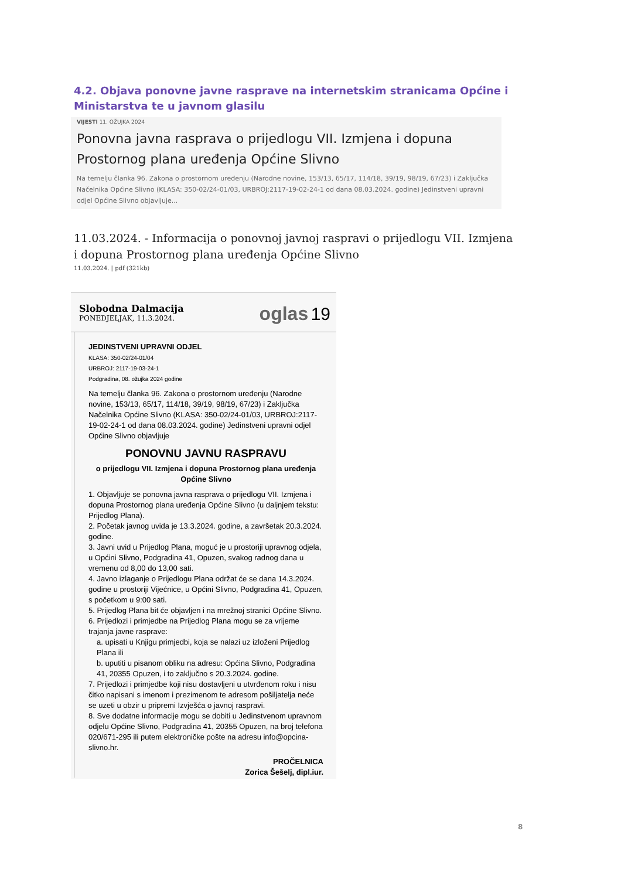4.2. Objava ponovne javne rasprave na internetskim stranicama Općine i Ministarstva te u javnom glasilu
VIJESTI 11. OŽUJKA 2024
Ponovna javna rasprava o prijedlogu VII. Izmjena i dopuna Prostornog plana uređenja Općine Slivno
Na temelju članka 96. Zakona o prostornom uređenju (Narodne novine, 153/13, 65/17, 114/18, 39/19, 98/19, 67/23) i Zaključka Načelnika Općine Slivno (KLASA: 350-02/24-01/03, URBROJ:2117-19-02-24-1 od dana 08.03.2024. godine) Jedinstveni upravni odjel Općine Slivno objavljuje...
11.03.2024. - Informacija o ponovnoj javnoj raspravi o prijedlogu VII. Izmjena i dopuna Prostornog plana uređenja Općine Slivno
11.03.2024. | pdf (321kb)
Slobodna Dalmacija
PONEDJELJAK, 11.3.2024.
oglas 19
JEDINSTVENI UPRAVNI ODJEL
KLASA: 350-02/24-01/04
URBROJ: 2117-19-03-24-1
Podgradina, 08. ožujka 2024 godine
Na temelju članka 96. Zakona o prostornom uređenju (Narodne novine, 153/13, 65/17, 114/18, 39/19, 98/19, 67/23) i Zaključka Načelnika Općine Slivno (KLASA: 350-02/24-01/03, URBROJ:2117-19-02-24-1 od dana 08.03.2024. godine) Jedinstveni upravni odjel Općine Slivno objavljuje
PONOVNU JAVNU RASPRAVU
o prijedlogu VII. Izmjena i dopuna Prostornog plana uređenja Općine Slivno
1. Objavljuje se ponovna javna rasprava o prijedlogu VII. Izmjena i dopuna Prostornog plana uređenja Općine Slivno (u daljnjem tekstu: Prijedlog Plana).
2. Početak javnog uvida je 13.3.2024. godine, a završetak 20.3.2024. godine.
3. Javni uvid u Prijedlog Plana, moguć je u prostoriji upravnog odjela, u Općini Slivno, Podgradina 41, Opuzen, svakog radnog dana u vremenu od 8,00 do 13,00 sati.
4. Javno izlaganje o Prijedlogu Plana održat će se dana 14.3.2024. godine u prostoriji Vijećnice, u Općini Slivno, Podgradina 41, Opuzen, s početkom u 9:00 sati.
5. Prijedlog Plana bit će objavljen i na mrežnoj stranici Općine Slivno.
6. Prijedlozi i primjedbe na Prijedlog Plana mogu se za vrijeme trajanja javne rasprave:
a. upisati u Knjigu primjedbi, koja se nalazi uz izloženi Prijedlog Plana ili
b. uputiti u pisanom obliku na adresu: Općina Slivno, Podgradina 41, 20355 Opuzen, i to zaključno s 20.3.2024. godine.
7. Prijedlozi i primjedbe koji nisu dostavljeni u utvrđenom roku i nisu čitko napisani s imenom i prezimenom te adresom pošiljatelja neće se uzeti u obzir u pripremi Izvješća o javnoj raspravi.
8. Sve dodatne informacije mogu se dobiti u Jedinstvenom upravnom odjelu Općine Slivno, Podgradina 41, 20355 Opuzen, na broj telefona 020/671-295 ili putem elektroničke pošte na adresu info@opcina-slivno.hr.
PROČELNICA
Zorica Šešelj, dipl.iur.
8